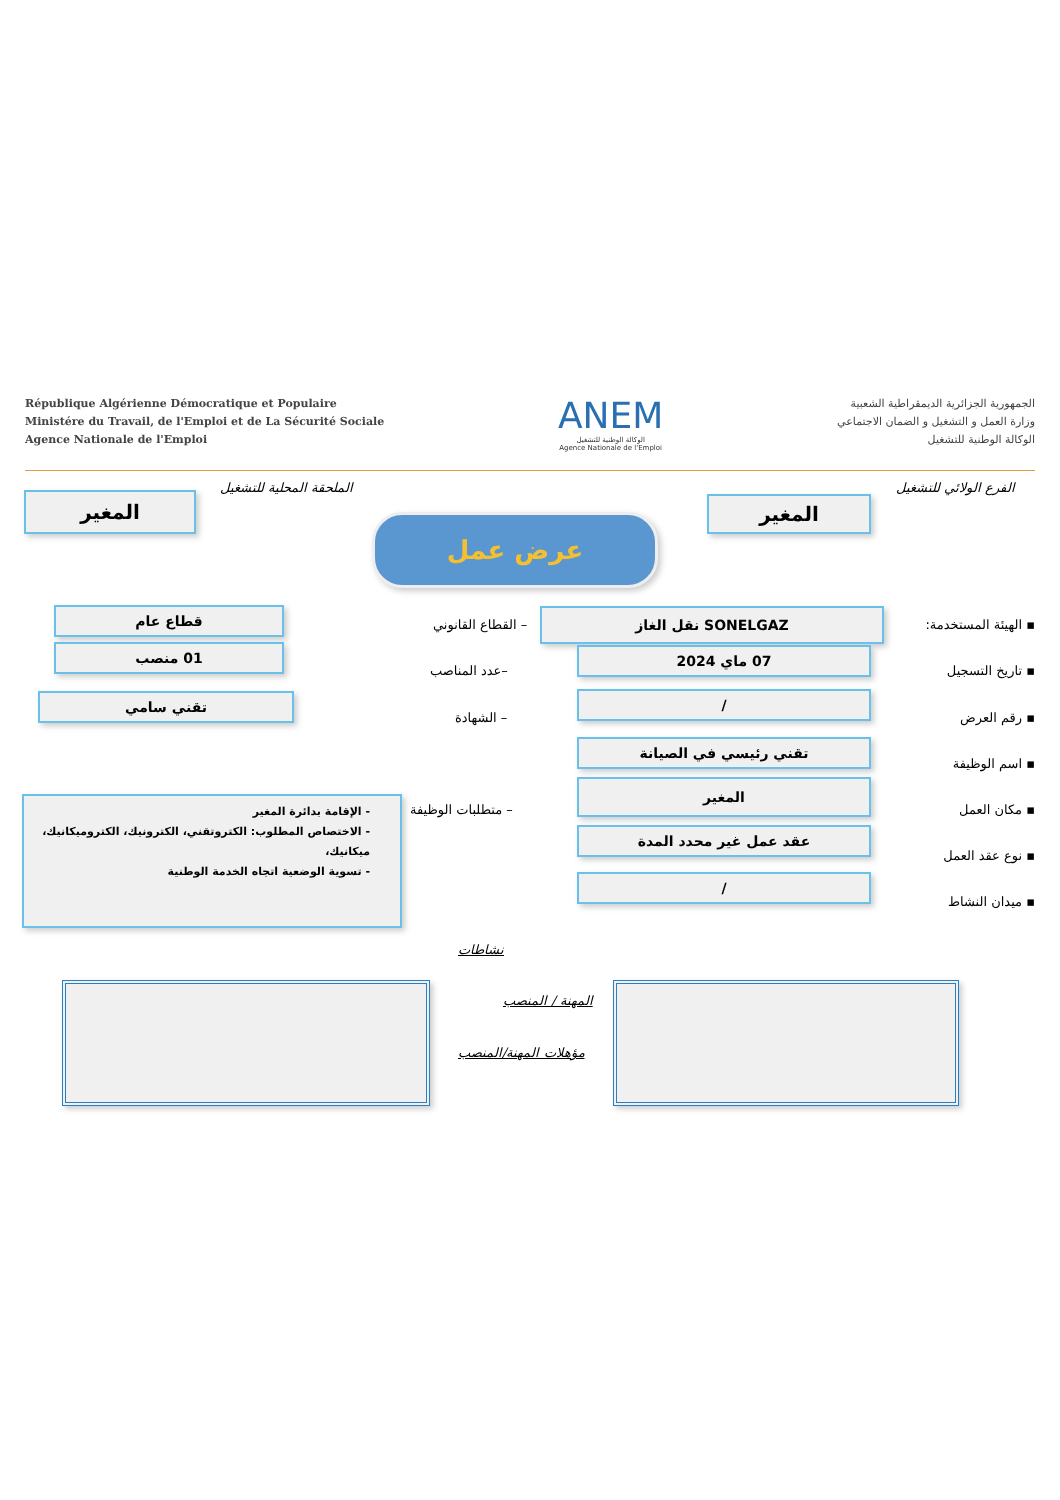République Algérienne Démocratique et Populaire
Ministére du Travail, de l'Emploi et de La Sécurité Sociale
Agence Nationale de l'Emploi
ANEM
الوكالة الوطنية للتشغيل
Agence Nationale de l'Emploi
الجمهورية الجزائرية الديمقراطية الشعبية
وزارة العمل و التشغيل و الضمان الاجتماعي
الوكالة الوطنية للتشغيل
الفرع الولائي للتشغيل
المغير
الملحقة المحلية للتشغيل
المغير
عرض عمل
▪ الهيئة المستخدمة:
SONELGAZ نقل الغاز
– القطاع القانوني
قطاع عام
▪ تاريخ التسجيل
07 ماي 2024
–عدد المناصب
01 منصب
▪ رقم العرض
/
– الشهادة
تقني سامي
▪ اسم الوظيفة
تقني رئيسي في الصيانة
▪ مكان العمل
المغير
– متطلبات الوظيفة
- الإقامة بدائرة المغير
- الاختصاص المطلوب: الكتروتقني، الكترونيك، الكتروميكانيك، ميكانيك،
- تسوية الوضعية اتجاه الخدمة الوطنية
▪ نوع عقد العمل
عقد عمل غير محدد المدة
▪ ميدان النشاط
/
نشاطات
المهنة / المنصب
مؤهلات المهنة/المنصب